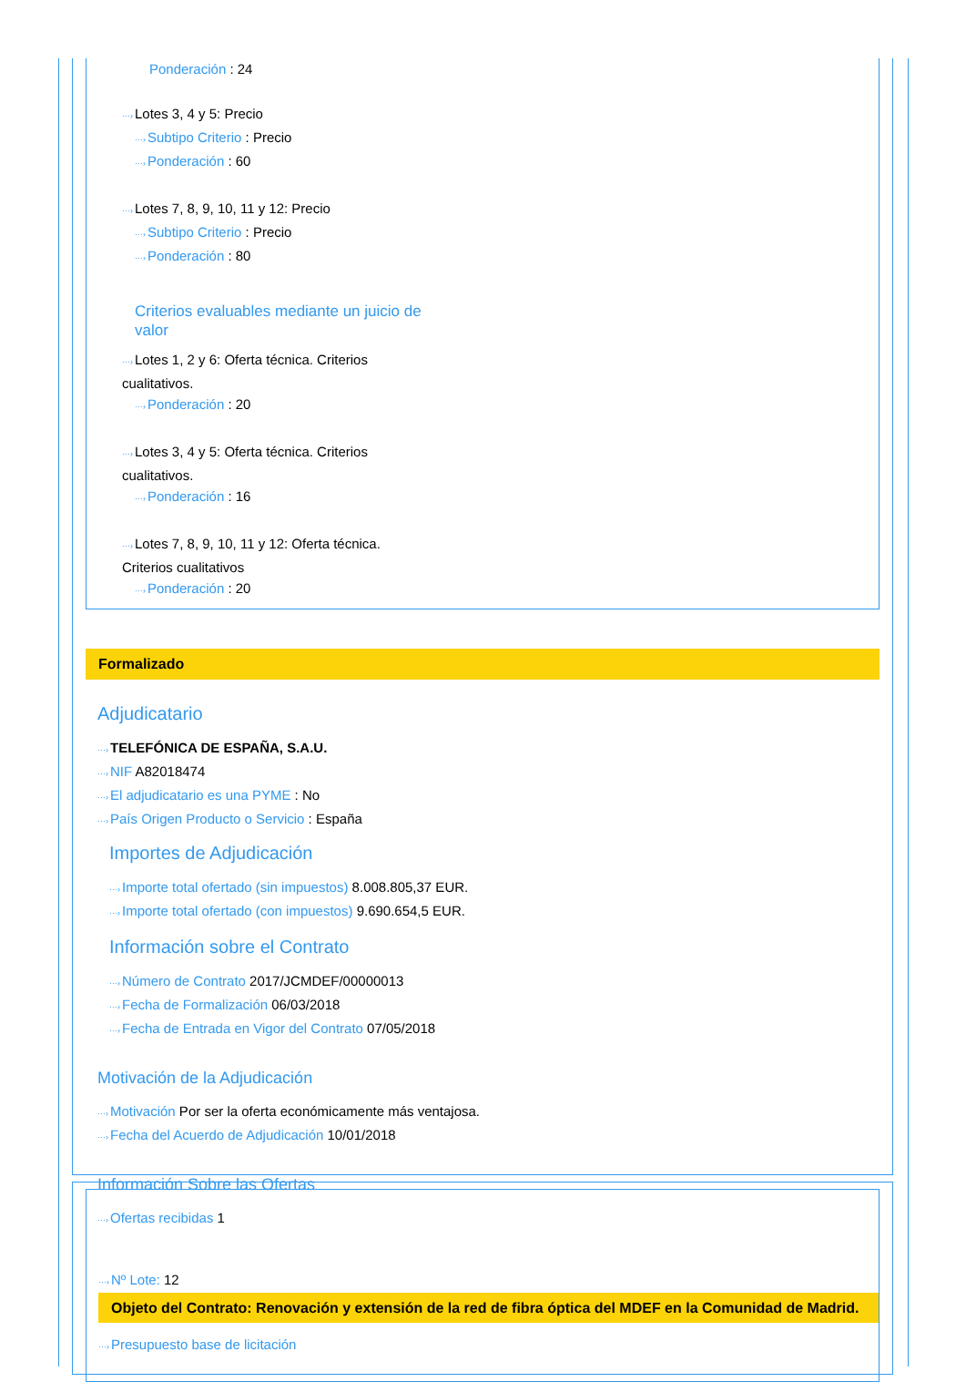Ponderación : 24
···›Lotes 3, 4 y 5: Precio
···›Subtipo Criterio : Precio
···›Ponderación : 60
···›Lotes 7, 8, 9, 10, 11 y 12: Precio
···›Subtipo Criterio : Precio
···›Ponderación : 80
Criterios evaluables mediante un juicio de valor
···›Lotes 1, 2 y 6: Oferta técnica. Criterios cualitativos.
···›Ponderación : 20
···›Lotes 3, 4 y 5: Oferta técnica. Criterios cualitativos.
···›Ponderación : 16
···›Lotes 7, 8, 9, 10, 11 y 12: Oferta técnica. Criterios cualitativos
···›Ponderación : 20
Formalizado
Adjudicatario
···›TELEFÓNICA DE ESPAÑA, S.A.U.
···›NIF A82018474
···›El adjudicatario es una PYME : No
···›País Origen Producto o Servicio : España
Importes de Adjudicación
···›Importe total ofertado (sin impuestos) 8.008.805,37 EUR.
···›Importe total ofertado (con impuestos) 9.690.654,5 EUR.
Información sobre el Contrato
···›Número de Contrato 2017/JCMDEF/00000013
···›Fecha de Formalización 06/03/2018
···›Fecha de Entrada en Vigor del Contrato 07/05/2018
Motivación de la Adjudicación
···›Motivación Por ser la oferta económicamente más ventajosa.
···›Fecha del Acuerdo de Adjudicación 10/01/2018
Información Sobre las Ofertas
···›Ofertas recibidas 1
···›Nº Lote: 12
Objeto del Contrato: Renovación y extensión de la red de fibra óptica del MDEF en la Comunidad de Madrid.
···›Presupuesto base de licitación